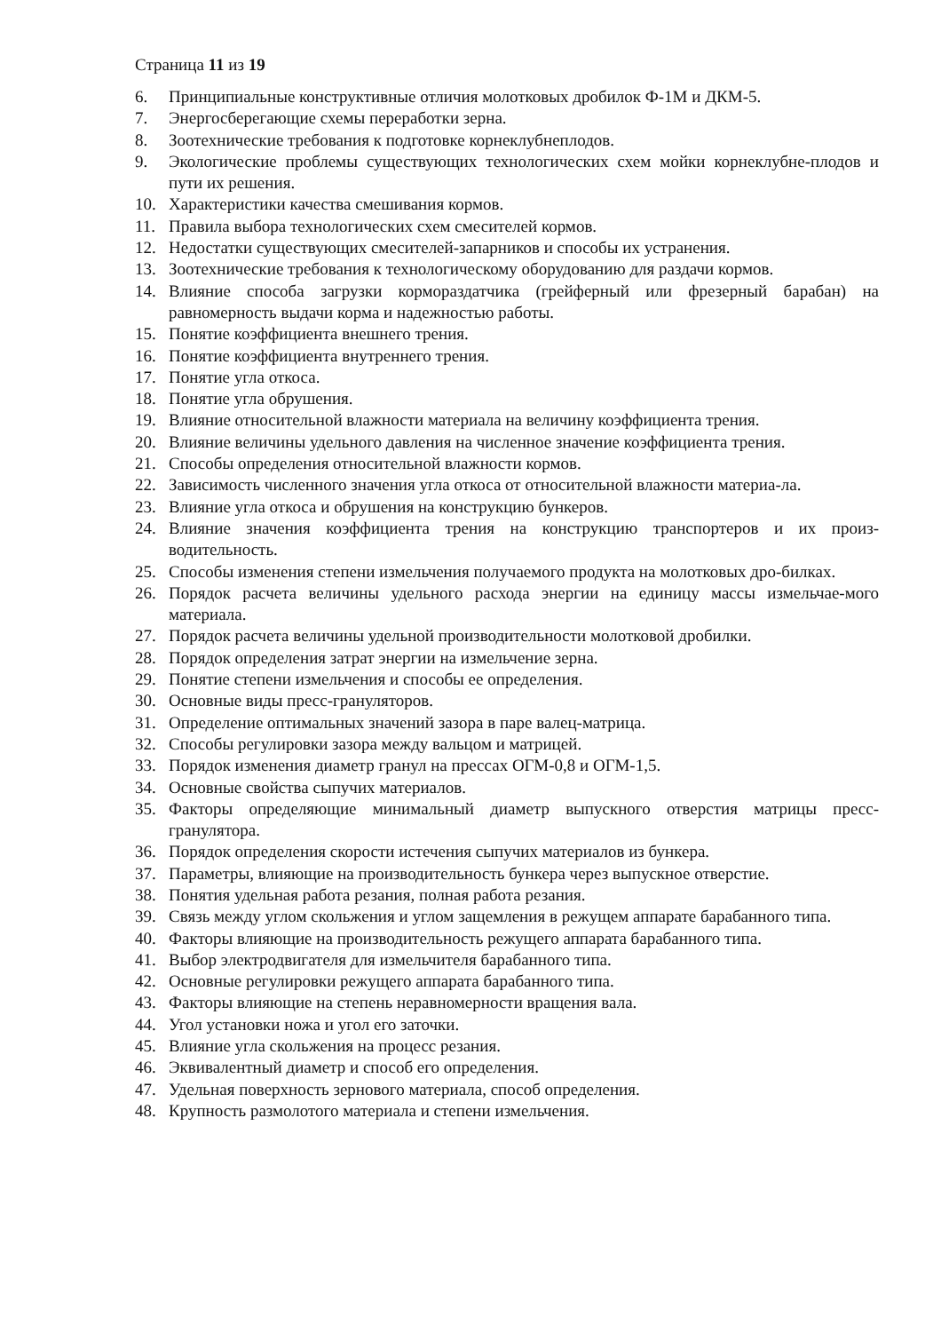Страница 11 из 19
6. Принципиальные конструктивные отличия молотковых дробилок Ф-1М и ДКМ-5.
7. Энергосберегающие схемы переработки зерна.
8. Зоотехнические требования к подготовке корнеклубнеплодов.
9. Экологические проблемы существующих технологических схем мойки корнеклубне-плодов и пути их решения.
10. Характеристики качества смешивания кормов.
11. Правила выбора технологических схем смесителей кормов.
12. Недостатки существующих смесителей-запарников и способы их устранения.
13. Зоотехнические требования к технологическому оборудованию для раздачи кормов.
14. Влияние способа загрузки кормораздатчика (грейферный или фрезерный барабан) на равномерность выдачи корма и надежностью работы.
15. Понятие коэффициента внешнего трения.
16. Понятие коэффициента внутреннего трения.
17. Понятие угла откоса.
18. Понятие угла обрушения.
19. Влияние относительной влажности материала на величину коэффициента трения.
20. Влияние величины удельного давления на численное значение коэффициента трения.
21. Способы определения относительной влажности кормов.
22. Зависимость численного значения угла откоса от относительной влажности материа-ла.
23. Влияние угла откоса и обрушения на конструкцию бункеров.
24. Влияние значения коэффициента трения на конструкцию транспортеров и их произ-водительность.
25. Способы изменения степени измельчения получаемого продукта на молотковых дро-билках.
26. Порядок расчета величины удельного расхода энергии на единицу массы измельчае-мого материала.
27. Порядок расчета величины удельной производительности молотковой дробилки.
28. Порядок определения затрат энергии на измельчение зерна.
29. Понятие степени измельчения и способы ее определения.
30. Основные виды пресс-грануляторов.
31. Определение оптимальных значений зазора в паре валец-матрица.
32. Способы регулировки зазора между вальцом и матрицей.
33. Порядок изменения диаметр гранул на прессах ОГМ-0,8 и ОГМ-1,5.
34. Основные свойства сыпучих материалов.
35. Факторы определяющие минимальный диаметр выпускного отверстия матрицы пресс-гранулятора.
36. Порядок определения скорости истечения сыпучих материалов из бункера.
37. Параметры, влияющие на производительность бункера через выпускное отверстие.
38. Понятия удельная работа резания, полная работа резания.
39. Связь между углом скольжения и углом защемления в режущем аппарате барабанного типа.
40. Факторы влияющие на производительность режущего аппарата барабанного типа.
41. Выбор электродвигателя для измельчителя барабанного типа.
42. Основные регулировки режущего аппарата барабанного типа.
43. Факторы влияющие на степень неравномерности вращения вала.
44. Угол установки ножа и угол его заточки.
45. Влияние угла скольжения на процесс резания.
46. Эквивалентный диаметр и способ его определения.
47. Удельная поверхность зернового материала, способ определения.
48. Крупность размолотого материала и степени измельчения.